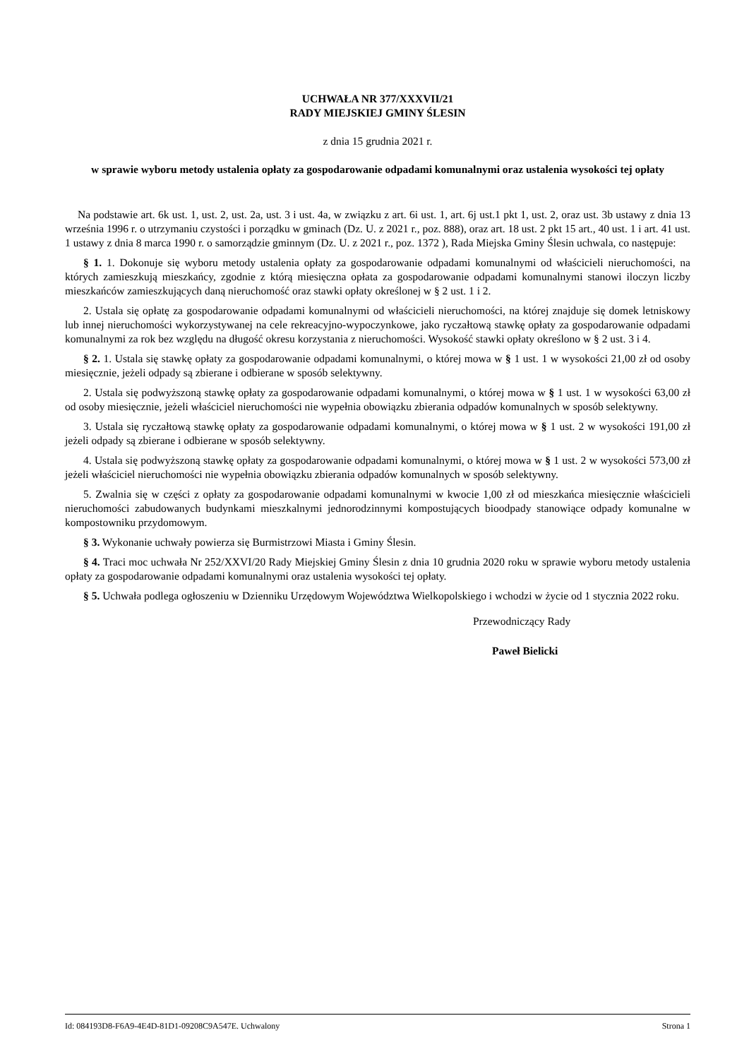UCHWAŁA NR 377/XXXVII/21
RADY MIEJSKIEJ GMINY ŚLESIN
z dnia 15 grudnia 2021 r.
w sprawie wyboru metody ustalenia opłaty za gospodarowanie odpadami komunalnymi oraz ustalenia wysokości tej opłaty
Na podstawie art. 6k ust. 1, ust. 2, ust. 2a, ust. 3 i ust. 4a, w związku z art. 6i ust. 1, art. 6j ust.1 pkt 1, ust. 2, oraz ust. 3b ustawy z dnia 13 września 1996 r. o utrzymaniu czystości i porządku w gminach (Dz. U. z 2021 r., poz. 888), oraz art. 18 ust. 2 pkt 15 art., 40 ust. 1 i art. 41 ust. 1 ustawy z dnia 8 marca 1990 r. o samorządzie gminnym (Dz. U. z 2021 r., poz. 1372 ), Rada Miejska Gminy Ślesin uchwala, co następuje:
§ 1. 1. Dokonuje się wyboru metody ustalenia opłaty za gospodarowanie odpadami komunalnymi od właścicieli nieruchomości, na których zamieszkują mieszkańcy, zgodnie z którą miesięczna opłata za gospodarowanie odpadami komunalnymi stanowi iloczyn liczby mieszkańców zamieszkujących daną nieruchomość oraz stawki opłaty określonej w § 2 ust. 1 i 2.
2. Ustala się opłatę za gospodarowanie odpadami komunalnymi od właścicieli nieruchomości, na której znajduje się domek letniskowy lub innej nieruchomości wykorzystywanej na cele rekreacyjno-wypoczynkowe, jako ryczałtową stawkę opłaty za gospodarowanie odpadami komunalnymi za rok bez względu na długość okresu korzystania z nieruchomości. Wysokość stawki opłaty określono w § 2 ust. 3 i 4.
§ 2. 1. Ustala się stawkę opłaty za gospodarowanie odpadami komunalnymi, o której mowa w § 1 ust. 1 w wysokości 21,00 zł od osoby miesięcznie, jeżeli odpady są zbierane i odbierane w sposób selektywny.
2. Ustala się podwyższoną stawkę opłaty za gospodarowanie odpadami komunalnymi, o której mowa w § 1 ust. 1 w wysokości 63,00 zł od osoby miesięcznie, jeżeli właściciel nieruchomości nie wypełnia obowiązku zbierania odpadów komunalnych w sposób selektywny.
3. Ustala się ryczałtową stawkę opłaty za gospodarowanie odpadami komunalnymi, o której mowa w § 1 ust. 2 w wysokości 191,00 zł jeżeli odpady są zbierane i odbierane w sposób selektywny.
4. Ustala się podwyższoną stawkę opłaty za gospodarowanie odpadami komunalnymi, o której mowa w § 1 ust. 2 w wysokości 573,00 zł jeżeli właściciel nieruchomości nie wypełnia obowiązku zbierania odpadów komunalnych w sposób selektywny.
5. Zwalnia się w części z opłaty za gospodarowanie odpadami komunalnymi w kwocie 1,00 zł od mieszkańca miesięcznie właścicieli nieruchomości zabudowanych budynkami mieszkalnymi jednorodzinnymi kompostujących bioodpady stanowiące odpady komunalne w kompostowniku przydomowym.
§ 3. Wykonanie uchwały powierza się Burmistrzowi Miasta i Gminy Ślesin.
§ 4. Traci moc uchwała Nr 252/XXVI/20 Rady Miejskiej Gminy Ślesin z dnia 10 grudnia 2020 roku w sprawie wyboru metody ustalenia opłaty za gospodarowanie odpadami komunalnymi oraz ustalenia wysokości tej opłaty.
§ 5. Uchwała podlega ogłoszeniu w Dzienniku Urzędowym Województwa Wielkopolskiego i wchodzi w życie od 1 stycznia 2022 roku.
Przewodniczący Rady
Paweł Bielicki
Id: 084193D8-F6A9-4E4D-81D1-09208C9A547E. Uchwalony Strona 1